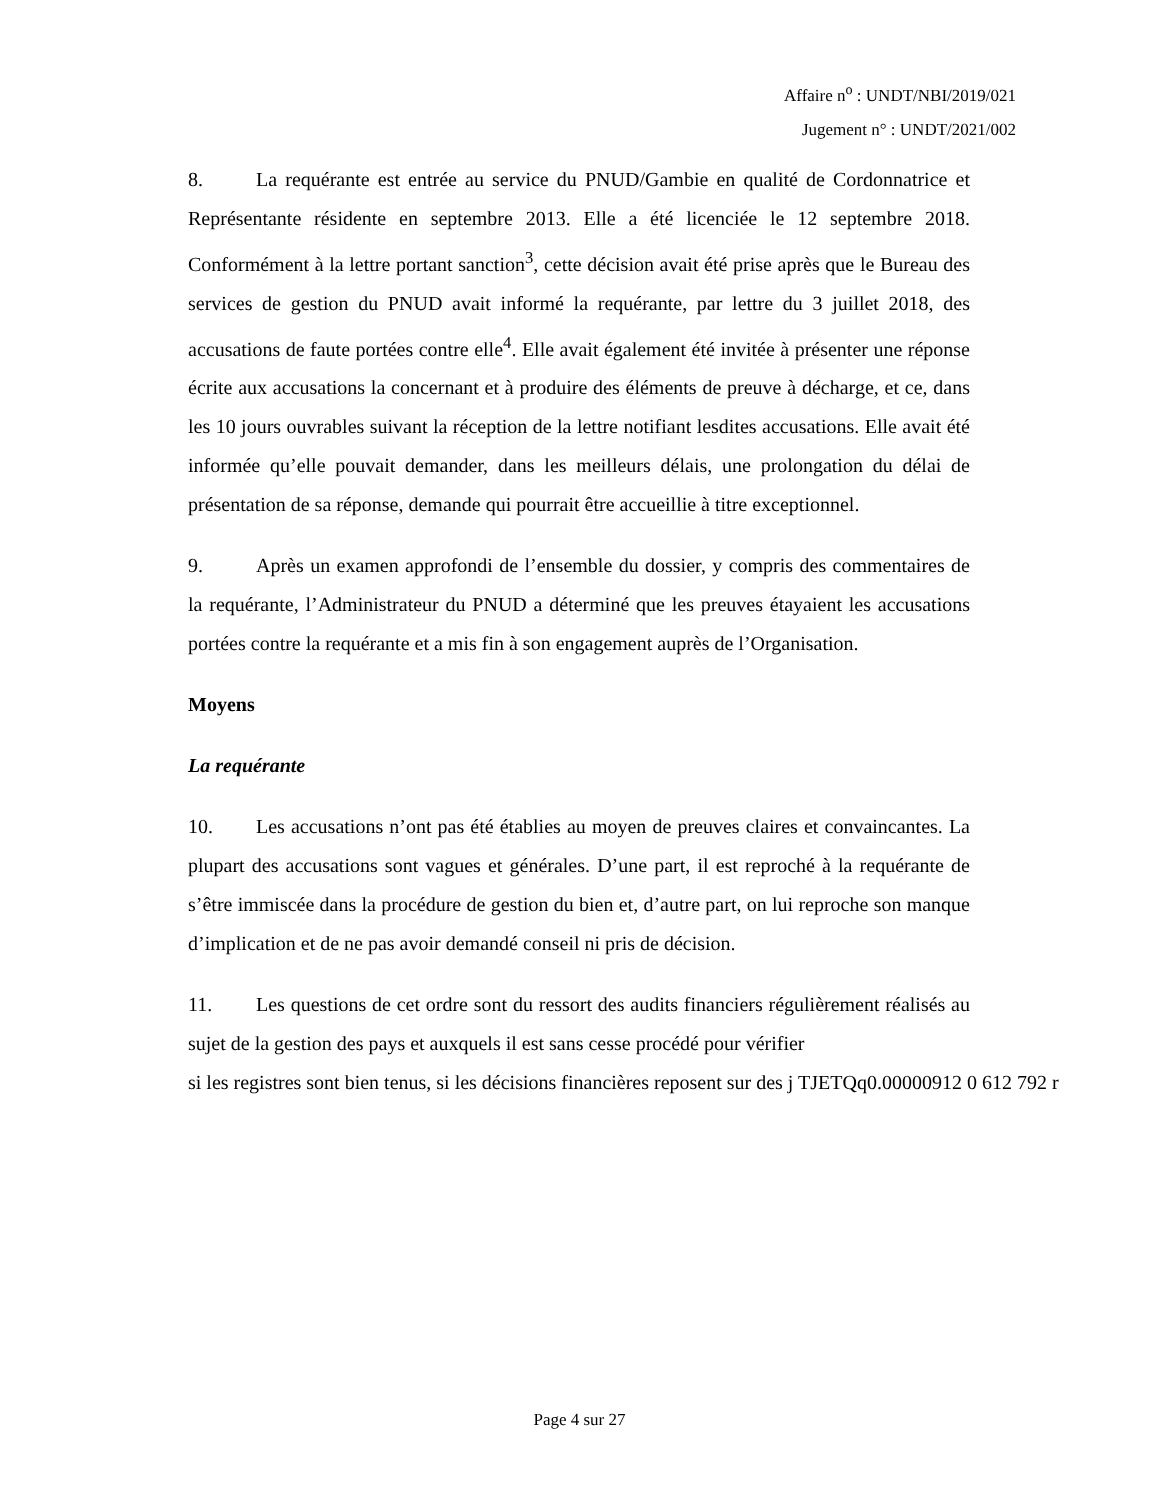Affaire n<sup>o</sup> : UNDT/NBI/2019/021
Jugement n° : UNDT/2021/002
8. La requérante est entrée au service du PNUD/Gambie en qualité de Cordonnatrice et Représentante résidente en septembre 2013. Elle a été licenciée le 12 septembre 2018. Conformément à la lettre portant sanction<sup>3</sup>, cette décision avait été prise après que le Bureau des services de gestion du PNUD avait informé la requérante, par lettre du 3 juillet 2018, des accusations de faute portées contre elle<sup>4</sup>. Elle avait également été invitée à présenter une réponse écrite aux accusations la concernant et à produire des éléments de preuve à décharge, et ce, dans les 10 jours ouvrables suivant la réception de la lettre notifiant lesdites accusations. Elle avait été informée qu’elle pouvait demander, dans les meilleurs délais, une prolongation du délai de présentation de sa réponse, demande qui pourrait être accueillie à titre exceptionnel.
9. Après un examen approfondi de l’ensemble du dossier, y compris des commentaires de la requérante, l’Administrateur du PNUD a déterminé que les preuves étayaient les accusations portées contre la requérante et a mis fin à son engagement auprès de l’Organisation.
Moyens
La requérante
10. Les accusations n’ont pas été établies au moyen de preuves claires et convaincantes. La plupart des accusations sont vagues et générales. D’une part, il est reproché à la requérante de s’être immiscée dans la procédure de gestion du bien et, d’autre part, on lui reproche son manque d’implication et de ne pas avoir demandé conseil ni pris de décision.
11. Les questions de cet ordre sont du ressort des audits financiers régulièrement réalisés au sujet de la gestion des pays et auxquels il est sans cesse procédé pour vérifier
si les registres sont bien tenus, si les décisions financières reposent sur des j TJETQq0.00000912 0 612 792 r
Page 4 sur 27